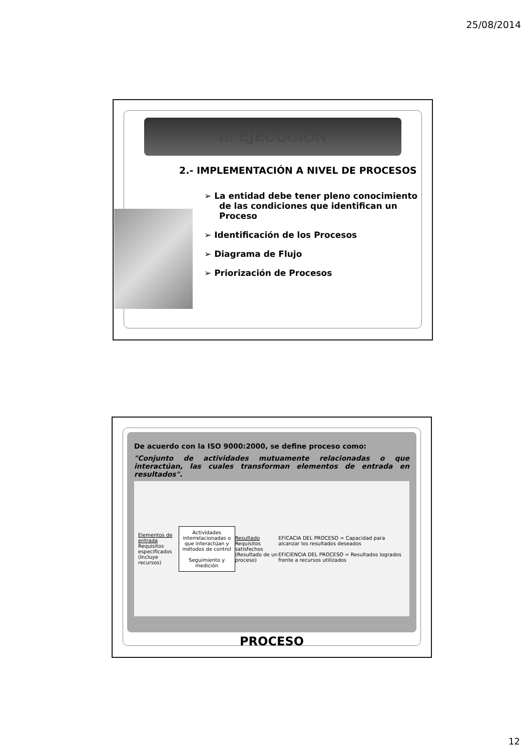25/08/2014
II. EJECUCIÓN
2.- IMPLEMENTACIÓN A NIVEL DE PROCESOS
➢ La entidad debe tener pleno conocimiento de las condiciones que identifican un Proceso
➢ Identificación de los Procesos
➢ Diagrama de Flujo
➢ Priorización de Procesos
De acuerdo con la ISO 9000:2000, se define proceso como:
"Conjunto de actividades mutuamente relacionadas o que interactúan, las cuales transforman elementos de entrada en resultados".
Elementos de entrada
Requisitos especificados
(Incluye recursos)
Actividades interrelacionadas o que interactúan y métodos de control
Seguimiento y medición
Resultado
Requisitos satisfechos
(Resultado de un proceso)
EFICACIA DEL PROCESO = Capacidad para alcanzar los resultados deseados
EFICIENCIA DEL PROCESO = Resultados logrados frente a recursos utilizados
PROCESO
12